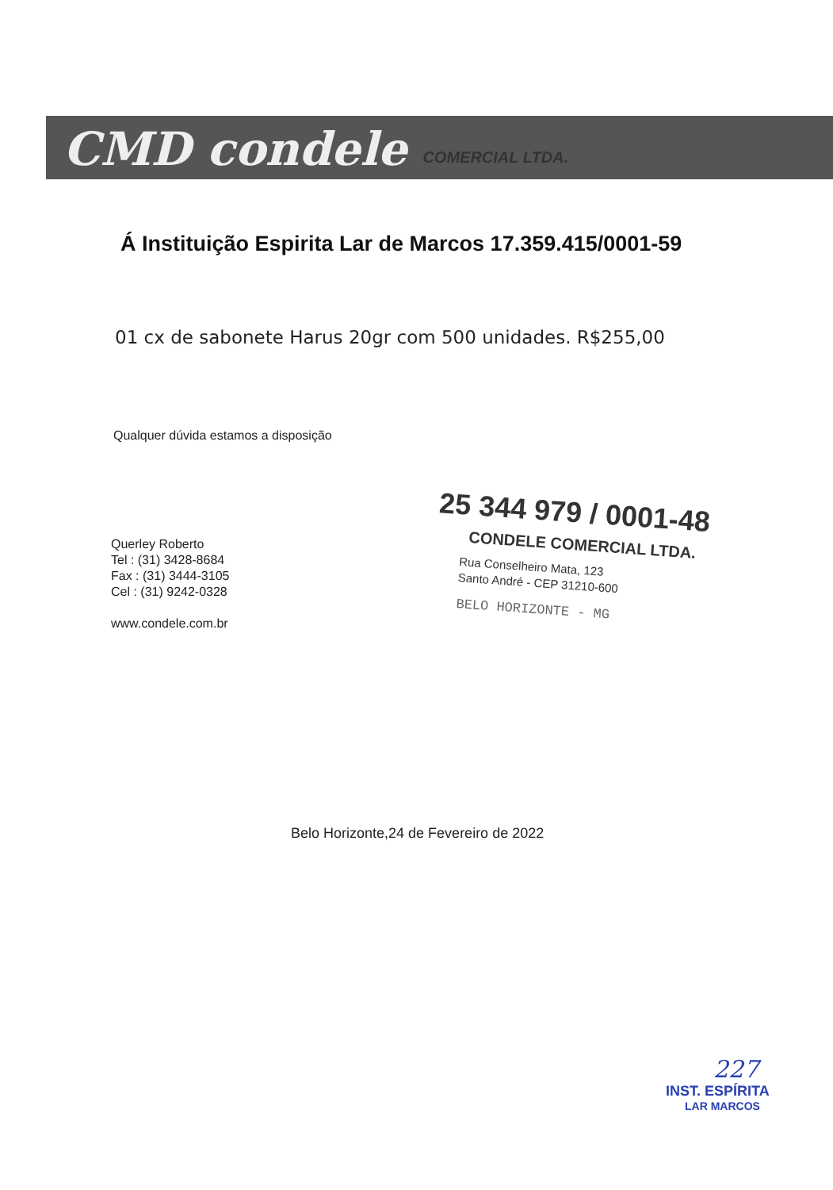CMD condele COMERCIAL LTDA.
Á Instituição Espirita Lar de Marcos 17.359.415/0001-59
01 cx de sabonete Harus 20gr com 500 unidades. R$255,00
Qualquer dúvida estamos a disposição
Querley Roberto
Tel : (31) 3428-8684
Fax : (31) 3444-3105
Cel : (31) 9242-0328
www.condele.com.br
25 344 979 / 0001-48
CONDELE COMERCIAL LTDA.
Rua Conselheiro Mata, 123
Santo André - CEP 31210-600
BELO HORIZONTE - MG
Belo Horizonte,24 de Fevereiro de 2022
227
INST. ESPÍRITA
LAR MARCOS